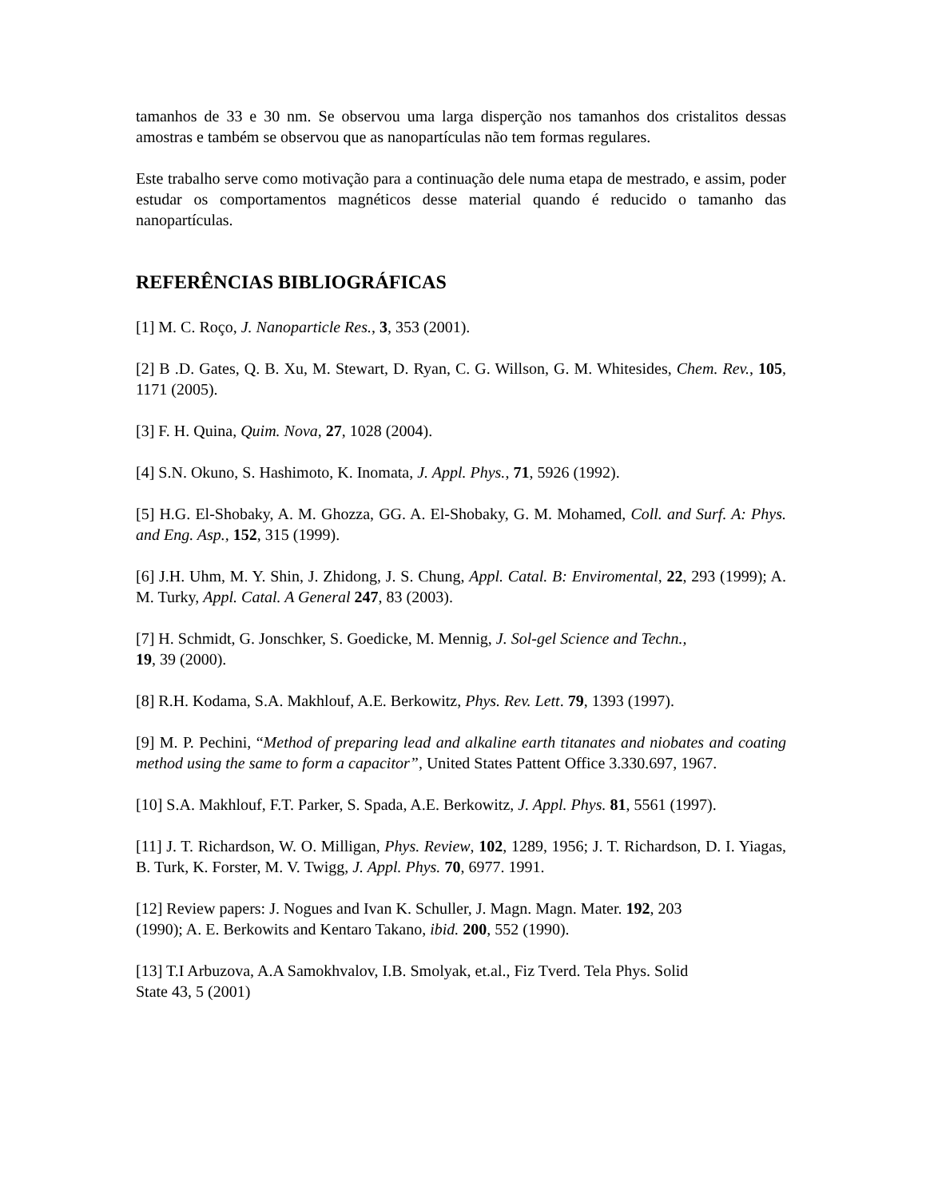tamanhos de 33 e 30 nm. Se observou uma larga disperção nos tamanhos dos cristalitos dessas amostras e também se observou que as nanopartículas não tem formas regulares.
Este trabalho serve como motivação para a continuação dele numa etapa de mestrado, e assim, poder estudar os comportamentos magnéticos desse material quando é reducido o tamanho das nanopartículas.
REFERÊNCIAS BIBLIOGRÁFICAS
[1] M. C. Roço, J. Nanoparticle Res., 3, 353 (2001).
[2] B .D. Gates, Q. B. Xu, M. Stewart, D. Ryan, C. G. Willson, G. M. Whitesides, Chem. Rev., 105, 1171 (2005).
[3] F. H. Quina, Quim. Nova, 27, 1028 (2004).
[4] S.N. Okuno, S. Hashimoto, K. Inomata, J. Appl. Phys., 71, 5926 (1992).
[5] H.G. El-Shobaky, A. M. Ghozza, GG. A. El-Shobaky, G. M. Mohamed, Coll. and Surf. A: Phys. and Eng. Asp., 152, 315 (1999).
[6] J.H. Uhm, M. Y. Shin, J. Zhidong, J. S. Chung, Appl. Catal. B: Enviromental, 22, 293 (1999); A. M. Turky, Appl. Catal. A General 247, 83 (2003).
[7] H. Schmidt, G. Jonschker, S. Goedicke, M. Mennig, J. Sol-gel Science and Techn.,
19, 39 (2000).
[8] R.H. Kodama, S.A. Makhlouf, A.E. Berkowitz, Phys. Rev. Lett. 79, 1393 (1997).
[9] M. P. Pechini, “Method of preparing lead and alkaline earth titanates and niobates and coating method using the same to form a capacitor”, United States Pattent Office 3.330.697, 1967.
[10] S.A. Makhlouf, F.T. Parker, S. Spada, A.E. Berkowitz, J. Appl. Phys. 81, 5561 (1997).
[11] J. T. Richardson, W. O. Milligan, Phys. Review, 102, 1289, 1956; J. T. Richardson, D. I. Yiagas, B. Turk, K. Forster, M. V. Twigg, J. Appl. Phys. 70, 6977. 1991.
[12] Review papers: J. Nogues and Ivan K. Schuller, J. Magn. Magn. Mater. 192, 203
(1990); A. E. Berkowits and Kentaro Takano, ibid. 200, 552 (1990).
[13] T.I Arbuzova, A.A Samokhvalov, I.B. Smolyak, et.al., Fiz Tverd. Tela Phys. Solid
State 43, 5 (2001)